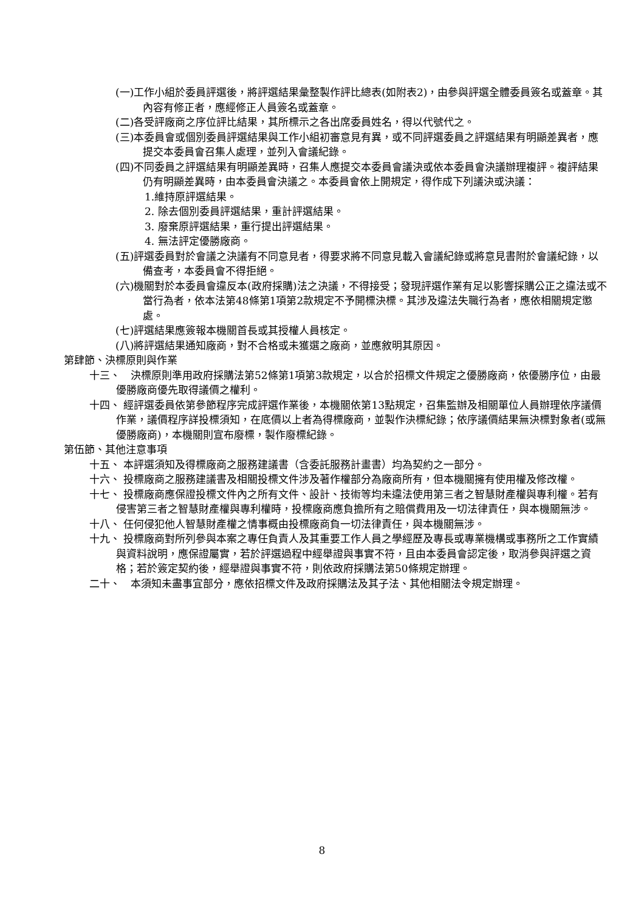(一)工作小組於委員評選後，將評選結果彙整製作評比總表(如附表2)，由參與評選全體委員簽名或蓋章。其內容有修正者，應經修正人員簽名或蓋章。
(二)各受評廠商之序位評比結果，其所標示之各出席委員姓名，得以代號代之。
(三)本委員會或個別委員評選結果與工作小組初審意見有異，或不同評選委員之評選結果有明顯差異者，應提交本委員會召集人處理，並列入會議紀錄。
(四)不同委員之評選結果有明顯差異時，召集人應提交本委員會議決或依本委員會決議辦理複評。複評結果仍有明顯差異時，由本委員會決議之。本委員會依上開規定，得作成下列議決或決議：
1.維持原評選結果。
2. 除去個別委員評選結果，重計評選結果。
3. 廢棄原評選結果，重行提出評選結果。
4. 無法評定優勝廠商。
(五)評選委員對於會議之決議有不同意見者，得要求將不同意見載入會議紀錄或將意見書附於會議紀錄，以備查考，本委員會不得拒絕。
(六)機關對於本委員會違反本(政府採購)法之決議，不得接受；發現評選作業有足以影響採購公正之違法或不當行為者，依本法第48條第1項第2款規定不予開標決標。其涉及違法失職行為者，應依相關規定懲處。
(七)評選結果應簽報本機關首長或其授權人員核定。
(八)將評選結果通知廠商，對不合格或未獲選之廠商，並應敘明其原因。
第肆節、決標原則與作業
十三、　決標原則準用政府採購法第52條第1項第3款規定，以合於招標文件規定之優勝廠商，依優勝序位，由最優勝廠商優先取得議價之權利。
十四、 經評選委員依第參節程序完成評選作業後，本機關依第13點規定，召集監辦及相關單位人員辦理依序議價作業，議價程序詳投標須知，在底價以上者為得標廠商，並製作決標紀錄；依序議價結果無決標對象者(或無優勝廠商)，本機關則宣布廢標，製作廢標紀錄。
第伍節、其他注意事項
十五、 本評選須知及得標廠商之服務建議書（含委託服務計畫書）均為契約之一部分。
十六、 投標廠商之服務建議書及相關投標文件涉及著作權部分為廠商所有，但本機關擁有使用權及修改權。
十七、 投標廠商應保證投標文件內之所有文件、設計、技術等均未違法使用第三者之智慧財產權與專利權。若有侵害第三者之智慧財產權與專利權時，投標廠商應負擔所有之賠償費用及一切法律責任，與本機關無涉。
十八、 任何侵犯他人智慧財產權之情事概由投標廠商負一切法律責任，與本機關無涉。
十九、 投標廠商對所列參與本案之專任負責人及其重要工作人員之學經歷及專長或專業機構或事務所之工作實績與資料說明，應保證屬實，若於評選過程中經舉證與事實不符，且由本委員會認定後，取消參與評選之資格；若於簽定契約後，經舉證與事實不符，則依政府採購法第50條規定辦理。
二十、　本須知未盡事宜部分，應依招標文件及政府採購法及其子法、其他相關法令規定辦理。
8